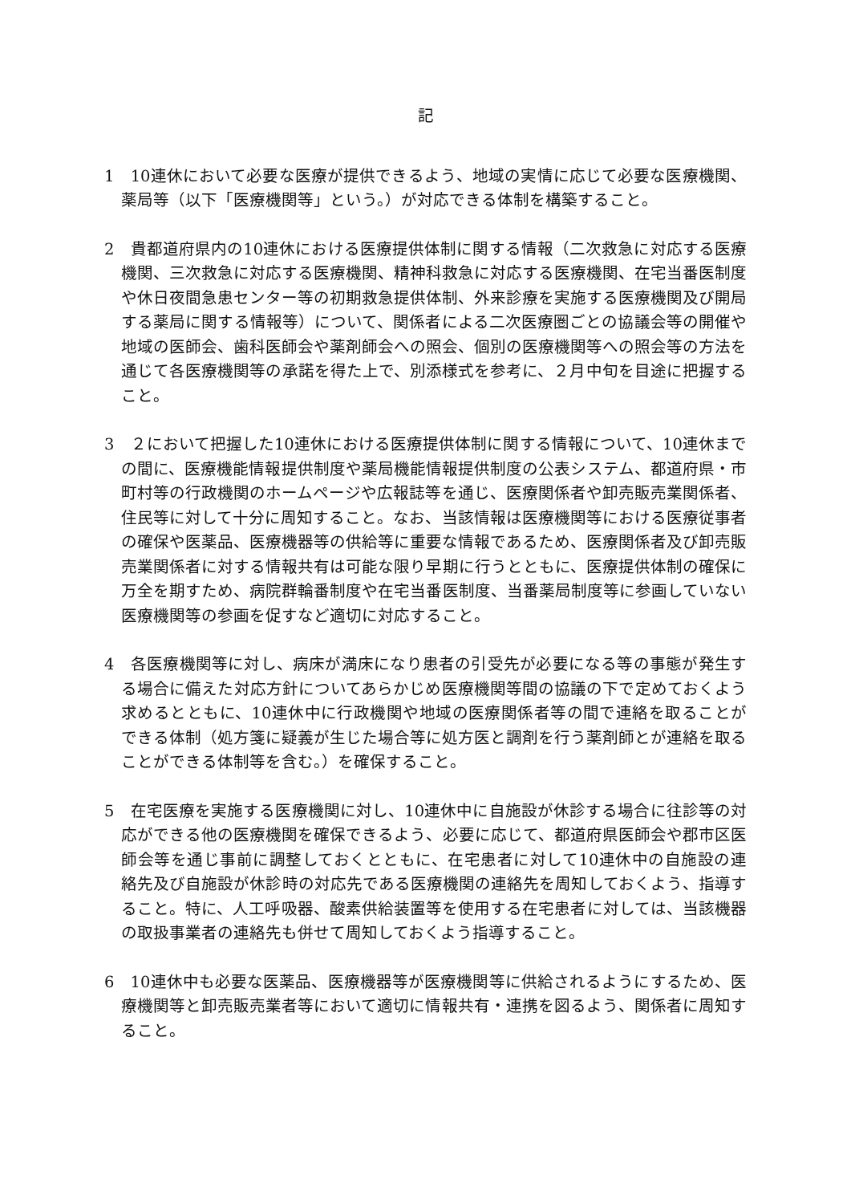記
1　10連休において必要な医療が提供できるよう、地域の実情に応じて必要な医療機関、薬局等（以下「医療機関等」という。）が対応できる体制を構築すること。
2　貴都道府県内の10連休における医療提供体制に関する情報（二次救急に対応する医療機関、三次救急に対応する医療機関、精神科救急に対応する医療機関、在宅当番医制度や休日夜間急患センター等の初期救急提供体制、外来診療を実施する医療機関及び開局する薬局に関する情報等）について、関係者による二次医療圏ごとの協議会等の開催や地域の医師会、歯科医師会や薬剤師会への照会、個別の医療機関等への照会等の方法を通じて各医療機関等の承諾を得た上で、別添様式を参考に、２月中旬を目途に把握すること。
3　２において把握した10連休における医療提供体制に関する情報について、10連休までの間に、医療機能情報提供制度や薬局機能情報提供制度の公表システム、都道府県・市町村等の行政機関のホームページや広報誌等を通じ、医療関係者や卸売販売業関係者、住民等に対して十分に周知すること。なお、当該情報は医療機関等における医療従事者の確保や医薬品、医療機器等の供給等に重要な情報であるため、医療関係者及び卸売販売業関係者に対する情報共有は可能な限り早期に行うとともに、医療提供体制の確保に万全を期すため、病院群輪番制度や在宅当番医制度、当番薬局制度等に参画していない医療機関等の参画を促すなど適切に対応すること。
4　各医療機関等に対し、病床が満床になり患者の引受先が必要になる等の事態が発生する場合に備えた対応方針についてあらかじめ医療機関等間の協議の下で定めておくよう求めるとともに、10連休中に行政機関や地域の医療関係者等の間で連絡を取ることができる体制（処方箋に疑義が生じた場合等に処方医と調剤を行う薬剤師とが連絡を取ることができる体制等を含む。）を確保すること。
5　在宅医療を実施する医療機関に対し、10連休中に自施設が休診する場合に往診等の対応ができる他の医療機関を確保できるよう、必要に応じて、都道府県医師会や郡市区医師会等を通じ事前に調整しておくとともに、在宅患者に対して10連休中の自施設の連絡先及び自施設が休診時の対応先である医療機関の連絡先を周知しておくよう、指導すること。特に、人工呼吸器、酸素供給装置等を使用する在宅患者に対しては、当該機器の取扱事業者の連絡先も併せて周知しておくよう指導すること。
6　10連休中も必要な医薬品、医療機器等が医療機関等に供給されるようにするため、医療機関等と卸売販売業者等において適切に情報共有・連携を図るよう、関係者に周知すること。